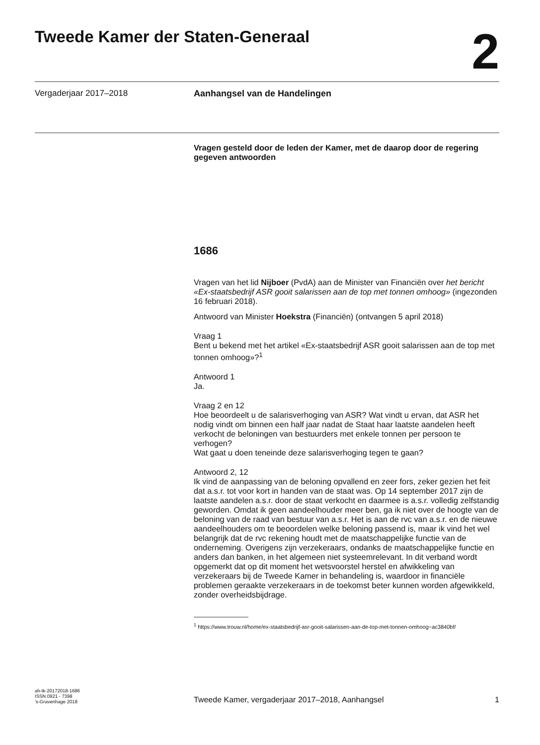Tweede Kamer der Staten-Generaal
2
Vergaderjaar 2017–2018 Aanhangsel van de Handelingen
Vragen gesteld door de leden der Kamer, met de daarop door de regering gegeven antwoorden
1686
Vragen van het lid Nijboer (PvdA) aan de Minister van Financiën over het bericht «Ex-staatsbedrijf ASR gooit salarissen aan de top met tonnen omhoog» (ingezonden 16 februari 2018).
Antwoord van Minister Hoekstra (Financiën) (ontvangen 5 april 2018)
Vraag 1
Bent u bekend met het artikel «Ex-staatsbedrijf ASR gooit salarissen aan de top met tonnen omhoog»?<sup>1</sup>
Antwoord 1
Ja.
Vraag 2 en 12
Hoe beoordeelt u de salarisverhoging van ASR? Wat vindt u ervan, dat ASR het nodig vindt om binnen een half jaar nadat de Staat haar laatste aandelen heeft verkocht de beloningen van bestuurders met enkele tonnen per persoon te verhogen?
Wat gaat u doen teneinde deze salarisverhoging tegen te gaan?
Antwoord 2, 12
Ik vind de aanpassing van de beloning opvallend en zeer fors, zeker gezien het feit dat a.s.r. tot voor kort in handen van de staat was. Op 14 september 2017 zijn de laatste aandelen a.s.r. door de staat verkocht en daarmee is a.s.r. volledig zelfstandig geworden. Omdat ik geen aandeelhouder meer ben, ga ik niet over de hoogte van de beloning van de raad van bestuur van a.s.r. Het is aan de rvc van a.s.r. en de nieuwe aandeelhouders om te beoordelen welke beloning passend is, maar ik vind het wel belangrijk dat de rvc rekening houdt met de maatschappelijke functie van de onderneming. Overigens zijn verzekeraars, ondanks de maatschappelijke functie en anders dan banken, in het algemeen niet systeemrelevant. In dit verband wordt opgemerkt dat op dit moment het wetsvoorstel herstel en afwikkeling van verzekeraars bij de Tweede Kamer in behandeling is, waardoor in financiële problemen geraakte verzekeraars in de toekomst beter kunnen worden afgewikkeld, zonder overheidsbijdrage.
<sup>1</sup> https://www.trouw.nl/home/ex-staatsbedrijf-asr-gooit-salarissen-aan-de-top-met-tonnen-omhoog~ac3840bf/
ah-tk-20172018-1686
ISSN 0921 - 7398
’s-Gravenhage 2018
Tweede Kamer, vergaderjaar 2017–2018, Aanhangsel
1